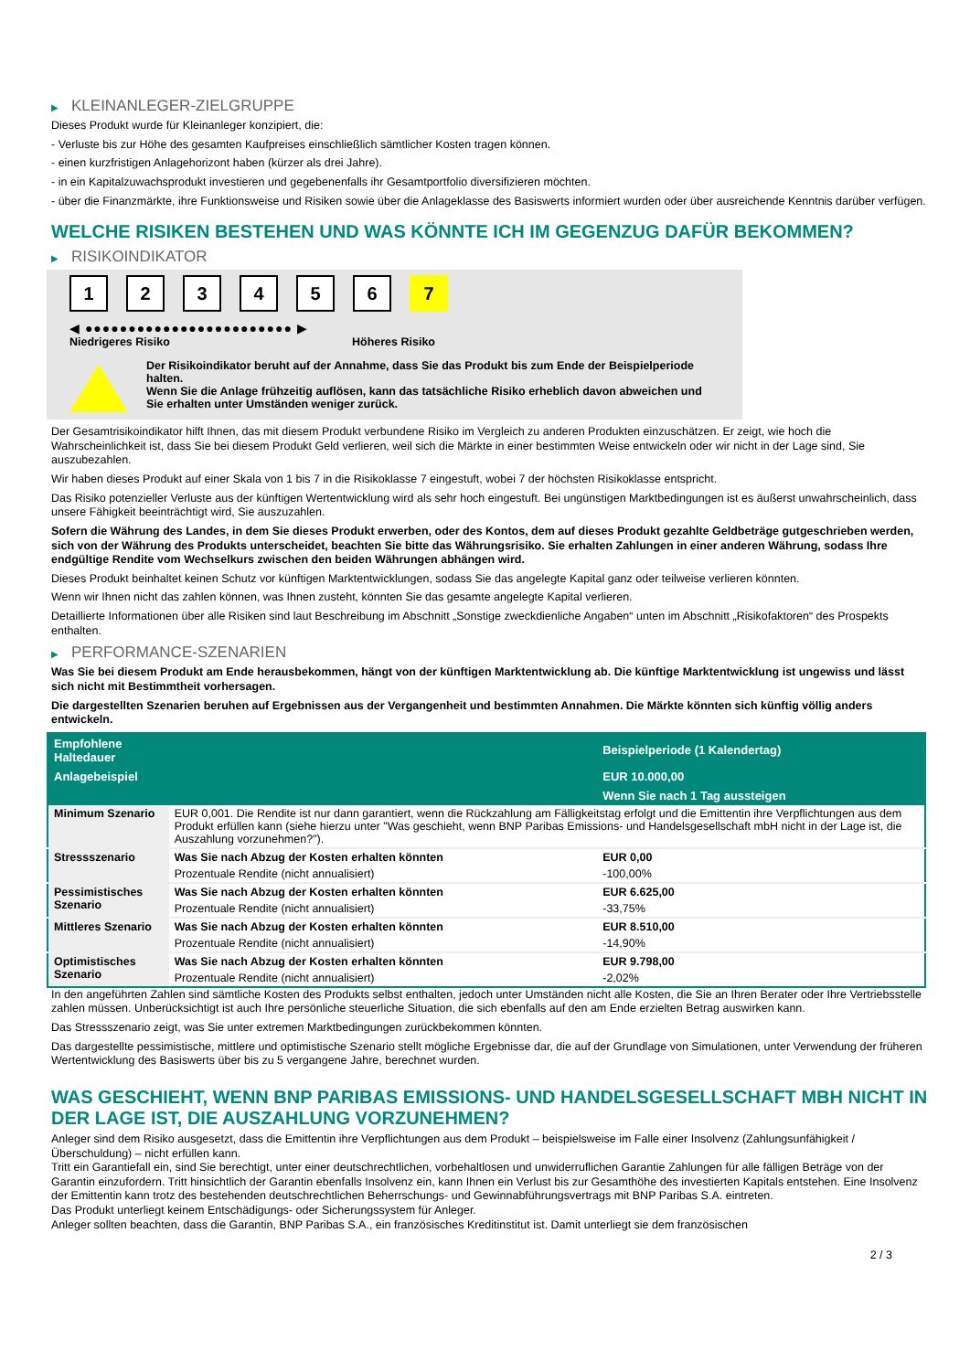▶ KLEINANLEGER-ZIELGRUPPE
Dieses Produkt wurde für Kleinanleger konzipiert, die:
- Verluste bis zur Höhe des gesamten Kaufpreises einschließlich sämtlicher Kosten tragen können.
- einen kurzfristigen Anlagehorizont haben (kürzer als drei Jahre).
- in ein Kapitalzuwachsprodukt investieren und gegebenenfalls ihr Gesamtportfolio diversifizieren möchten.
- über die Finanzmärkte, ihre Funktionsweise und Risiken sowie über die Anlageklasse des Basiswerts informiert wurden oder über ausreichende Kenntnis darüber verfügen.
WELCHE RISIKEN BESTEHEN UND WAS KÖNNTE ICH IM GEGENZUG DAFÜR BEKOMMEN?
▶ RISIKOINDIKATOR
1 2 3 4 5 6 7
◀ ●●●●●●●●●●●●●●●●●●●●●●●● ▶
Niedrigeres Risiko Höheres Risiko
Der Risikoindikator beruht auf der Annahme, dass Sie das Produkt bis zum Ende der Beispielperiode halten.
Wenn Sie die Anlage frühzeitig auflösen, kann das tatsächliche Risiko erheblich davon abweichen und Sie erhalten unter Umständen weniger zurück.
Der Gesamtrisikoindikator hilft Ihnen, das mit diesem Produkt verbundene Risiko im Vergleich zu anderen Produkten einzuschätzen. Er zeigt, wie hoch die Wahrscheinlichkeit ist, dass Sie bei diesem Produkt Geld verlieren, weil sich die Märkte in einer bestimmten Weise entwickeln oder wir nicht in der Lage sind, Sie auszubezahlen.
Wir haben dieses Produkt auf einer Skala von 1 bis 7 in die Risikoklasse 7 eingestuft, wobei 7 der höchsten Risikoklasse entspricht.
Das Risiko potenzieller Verluste aus der künftigen Wertentwicklung wird als sehr hoch eingestuft. Bei ungünstigen Marktbedingungen ist es äußerst unwahrscheinlich, dass unsere Fähigkeit beeinträchtigt wird, Sie auszuzahlen.
Sofern die Währung des Landes, in dem Sie dieses Produkt erwerben, oder des Kontos, dem auf dieses Produkt gezahlte Geldbeträge gutgeschrieben werden, sich von der Währung des Produkts unterscheidet, beachten Sie bitte das Währungsrisiko. Sie erhalten Zahlungen in einer anderen Währung, sodass Ihre endgültige Rendite vom Wechselkurs zwischen den beiden Währungen abhängen wird.
Dieses Produkt beinhaltet keinen Schutz vor künftigen Marktentwicklungen, sodass Sie das angelegte Kapital ganz oder teilweise verlieren könnten.
Wenn wir Ihnen nicht das zahlen können, was Ihnen zusteht, könnten Sie das gesamte angelegte Kapital verlieren.
Detaillierte Informationen über alle Risiken sind laut Beschreibung im Abschnitt „Sonstige zweckdienliche Angaben“ unten im Abschnitt „Risikofaktoren“ des Prospekts enthalten.
▶ PERFORMANCE-SZENARIEN
Was Sie bei diesem Produkt am Ende herausbekommen, hängt von der künftigen Marktentwicklung ab. Die künftige Marktentwicklung ist ungewiss und lässt sich nicht mit Bestimmtheit vorhersagen.
Die dargestellten Szenarien beruhen auf Ergebnissen aus der Vergangenheit und bestimmten Annahmen. Die Märkte könnten sich künftig völlig anders entwickeln.
| Empfohlene Haltedauer | | Beispielperiode (1 Kalendertag) |
| --- | --- | --- |
| Anlagebeispiel | | EUR 10.000,00 |
| | | Wenn Sie nach 1 Tag aussteigen |
| Minimum Szenario | EUR 0,001. Die Rendite ist nur dann garantiert, wenn die Rückzahlung am Fälligkeitstag erfolgt und die Emittentin ihre Verpflichtungen aus dem Produkt erfüllen kann (siehe hierzu unter "Was geschieht, wenn BNP Paribas Emissions- und Handelsgesellschaft mbH nicht in der Lage ist, die Auszahlung vorzunehmen?"). | |
| Stressszenario | Was Sie nach Abzug der Kosten erhalten könnten | EUR 0,00 |
| | Prozentuale Rendite (nicht annualisiert) | -100,00% |
| Pessimistisches Szenario | Was Sie nach Abzug der Kosten erhalten könnten | EUR 6.625,00 |
| | Prozentuale Rendite (nicht annualisiert) | -33,75% |
| Mittleres Szenario | Was Sie nach Abzug der Kosten erhalten könnten | EUR 8.510,00 |
| | Prozentuale Rendite (nicht annualisiert) | -14,90% |
| Optimistisches Szenario | Was Sie nach Abzug der Kosten erhalten könnten | EUR 9.798,00 |
| | Prozentuale Rendite (nicht annualisiert) | -2,02% |
In den angeführten Zahlen sind sämtliche Kosten des Produkts selbst enthalten, jedoch unter Umständen nicht alle Kosten, die Sie an Ihren Berater oder Ihre Vertriebsstelle zahlen müssen. Unberücksichtigt ist auch Ihre persönliche steuerliche Situation, die sich ebenfalls auf den am Ende erzielten Betrag auswirken kann.
Das Stressszenario zeigt, was Sie unter extremen Marktbedingungen zurückbekommen könnten.
Das dargestellte pessimistische, mittlere und optimistische Szenario stellt mögliche Ergebnisse dar, die auf der Grundlage von Simulationen, unter Verwendung der früheren Wertentwicklung des Basiswerts über bis zu 5 vergangene Jahre, berechnet wurden.
WAS GESCHIEHT, WENN BNP PARIBAS EMISSIONS- UND HANDELSGESELLSCHAFT MBH NICHT IN DER LAGE IST, DIE AUSZAHLUNG VORZUNEHMEN?
Anleger sind dem Risiko ausgesetzt, dass die Emittentin ihre Verpflichtungen aus dem Produkt – beispielsweise im Falle einer Insolvenz (Zahlungsunfähigkeit / Überschuldung) – nicht erfüllen kann.
Tritt ein Garantiefall ein, sind Sie berechtigt, unter einer deutschrechtlichen, vorbehaltlosen und unwiderruflichen Garantie Zahlungen für alle fälligen Beträge von der Garantin einzufordern. Tritt hinsichtlich der Garantin ebenfalls Insolvenz ein, kann Ihnen ein Verlust bis zur Gesamthöhe des investierten Kapitals entstehen. Eine Insolvenz der Emittentin kann trotz des bestehenden deutschrechtlichen Beherrschungs- und Gewinnabführungsvertrags mit BNP Paribas S.A. eintreten.
Das Produkt unterliegt keinem Entschädigungs- oder Sicherungssystem für Anleger.
Anleger sollten beachten, dass die Garantin, BNP Paribas S.A., ein französisches Kreditinstitut ist. Damit unterliegt sie dem französischen
2 / 3